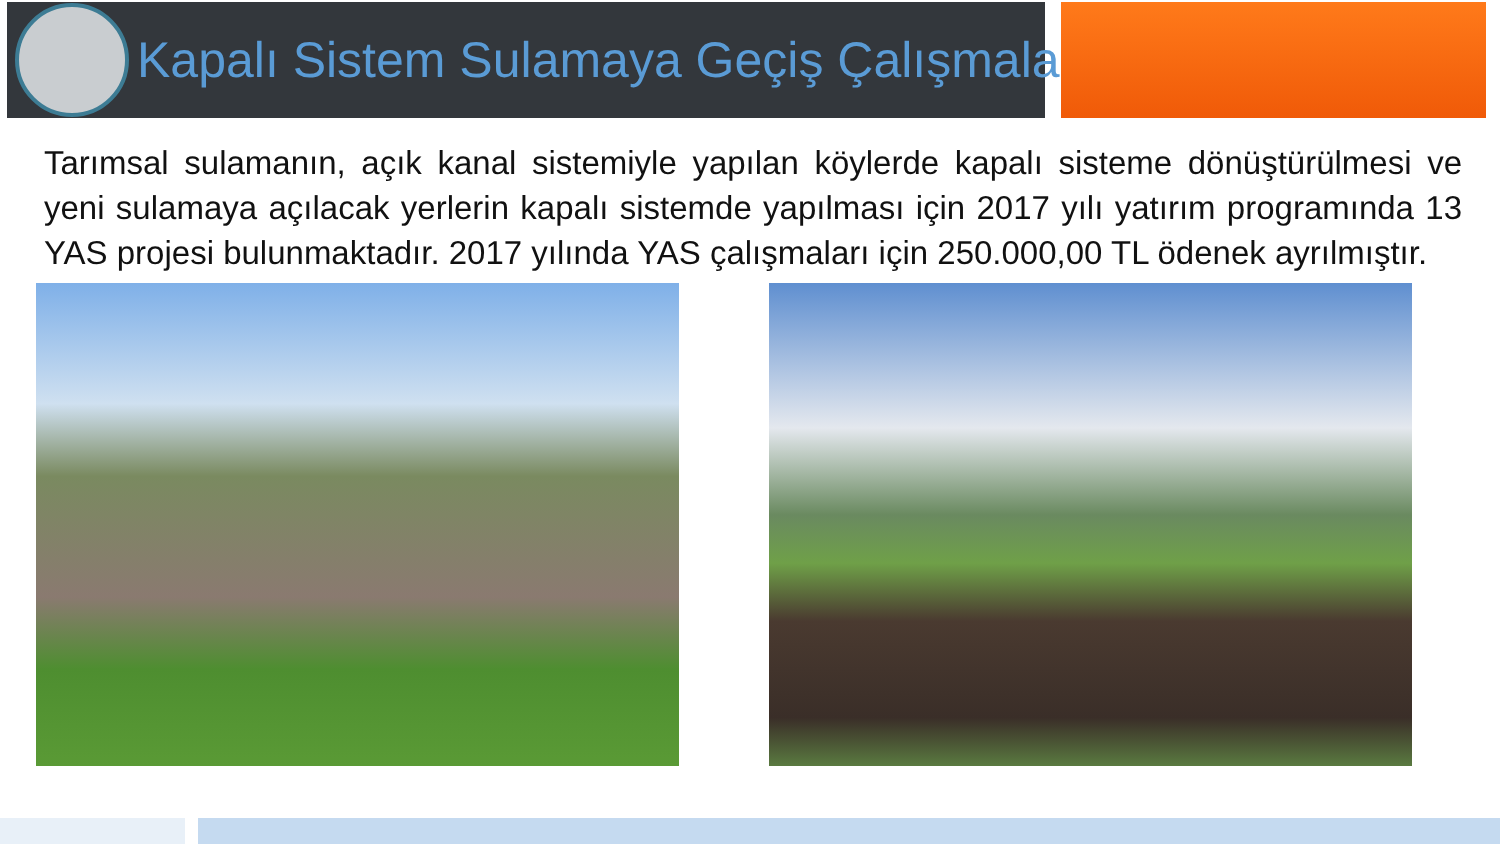Kapalı Sistem Sulamaya Geçiş Çalışmaları
Tarımsal sulamanın, açık kanal sistemiyle yapılan köylerde kapalı sisteme dönüştürülmesi ve yeni sulamaya açılacak yerlerin kapalı sistemde yapılması için 2017 yılı yatırım programında 13 YAS projesi bulunmaktadır. 2017 yılında YAS çalışmaları için 250.000,00 TL ödenek ayrılmıştır.